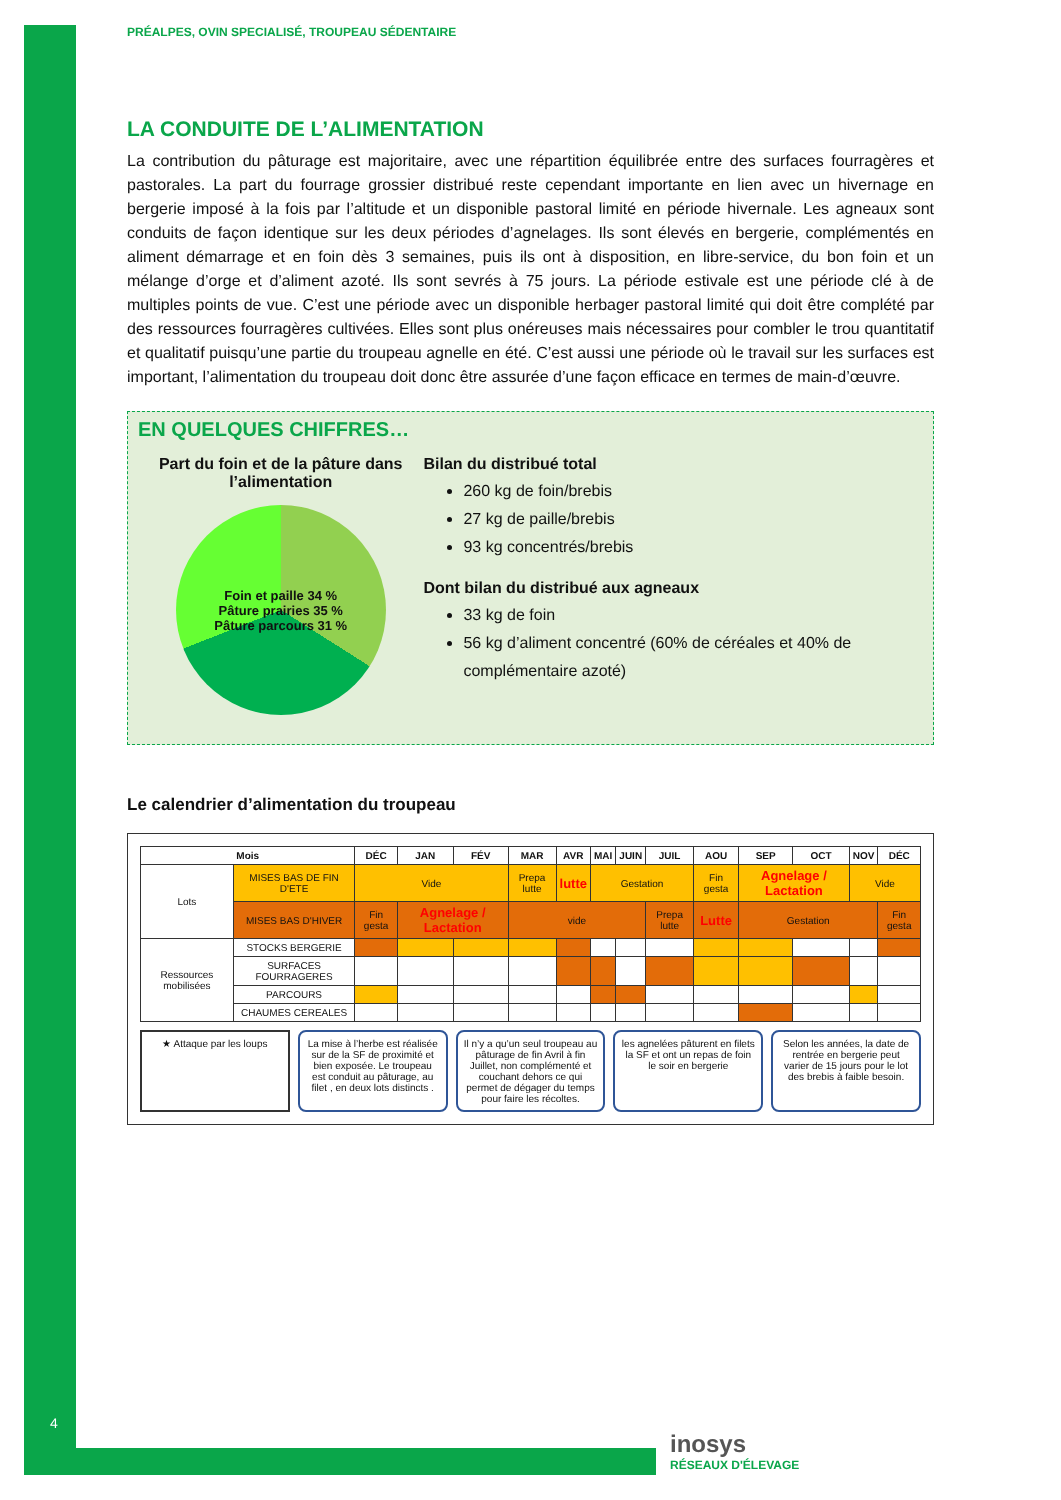PRÉALPES, OVIN SPECIALISÉ, TROUPEAU SÉDENTAIRE
LA CONDUITE DE L’ALIMENTATION
La contribution du pâturage est majoritaire, avec une répartition équilibrée entre des surfaces fourragères et pastorales. La part du fourrage grossier distribué reste cependant importante en lien avec un hivernage en bergerie imposé à la fois par l’altitude et un disponible pastoral limité en période hivernale. Les agneaux sont conduits de façon identique sur les deux périodes d’agnelages. Ils sont élevés en bergerie, complémentés en aliment démarrage et en foin dès 3 semaines, puis ils ont à disposition, en libre-service, du bon foin et un mélange d’orge et d’aliment azoté. Ils sont sevrés à 75 jours. La période estivale est une période clé à de multiples points de vue. C’est une période avec un disponible herbager pastoral limité qui doit être complété par des ressources fourragères cultivées. Elles sont plus onéreuses mais nécessaires pour combler le trou quantitatif et qualitatif puisqu’une partie du troupeau agnelle en été. C’est aussi une période où le travail sur les surfaces est important, l’alimentation du troupeau doit donc être assurée d’une façon efficace en termes de main-d’œuvre.
EN QUELQUES CHIFFRES…
Part du foin et de la pâture dans l’alimentation
Foin et paille 34 %
Pâture prairies 35 %
Pâture parcours 31 %
Bilan du distribué total
260 kg de foin/brebis
27 kg de paille/brebis
93 kg concentrés/brebis
Dont bilan du distribué aux agneaux
33 kg de foin
56 kg d’aliment concentré (60% de céréales et 40% de complémentaire azoté)
Le calendrier d’alimentation du troupeau
| Mois | | DÉC | JAN | FÉV | MAR | AVR | MAI | JUIN | JUIL | AOU | SEP | OCT | NOV | DÉC |
| --- | --- | --- | --- | --- | --- | --- | --- | --- | --- | --- | --- | --- | --- | --- |
| Lots | MISES BAS DE FIN D'ETE | Vide | | | Prepa lutte | lutte | Gestation | | | Fin gesta | Agnelage / Lactation | | Vide | |
| | MISES BAS D'HIVER | Fin gesta | Agnelage / Lactation | | vide | | | | Prepa lutte | Lutte | Gestation | | | Fin gesta |
| Ressources mobilisées | STOCKS BERGERIE | | | | | | | | | | | | | |
| | SURFACES FOURRAGERES | | | | | | | | | | | | | |
| | PARCOURS | | | | | | | | | | | | | |
| | CHAUMES CEREALES | | | | | | | | | | | | | |
★ Attaque par les loups La mise à l’herbe est réalisée sur de la SF de proximité et bien exposée. Le troupeau est conduit au pâturage, au filet , en deux lots distincts .
Il n’y a qu’un seul troupeau au pâturage de fin Avril à fin Juillet, non complémenté et couchant dehors ce qui permet de dégager du temps pour faire les récoltes.
les agnelées pâturent en filets la SF et ont un repas de foin le soir en bergerie
Selon les années, la date de rentrée en bergerie peut varier de 15 jours pour le lot des brebis à faible besoin.
4
inosys
RÉSEAUX D'ÉLEVAGE